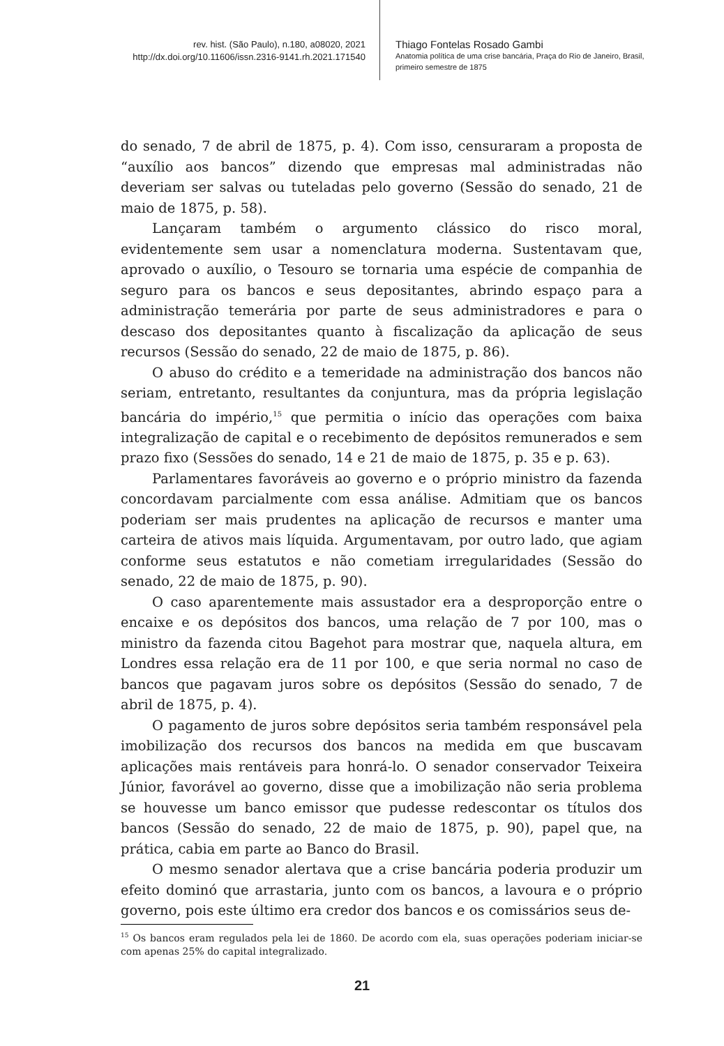rev. hist. (São Paulo), n.180, a08020, 2021
http://dx.doi.org/10.11606/issn.2316-9141.rh.2021.171540
Thiago Fontelas Rosado Gambi
Anatomia política de uma crise bancária, Praça do Rio de Janeiro, Brasil,
primeiro semestre de 1875
do senado, 7 de abril de 1875, p. 4). Com isso, censuraram a proposta de “auxílio aos bancos” dizendo que empresas mal administradas não deveriam ser salvas ou tuteladas pelo governo (Sessão do senado, 21 de maio de 1875, p. 58).
Lançaram também o argumento clássico do risco moral, evidentemente sem usar a nomenclatura moderna. Sustentavam que, aprovado o auxílio, o Tesouro se tornaria uma espécie de companhia de seguro para os bancos e seus depositantes, abrindo espaço para a administração temerária por parte de seus administradores e para o descaso dos depositantes quanto à fiscalização da aplicação de seus recursos (Sessão do senado, 22 de maio de 1875, p. 86).
O abuso do crédito e a temeridade na administração dos bancos não seriam, entretanto, resultantes da conjuntura, mas da própria legislação bancária do império,<sup>15</sup> que permitia o início das operações com baixa integralização de capital e o recebimento de depósitos remunerados e sem prazo fixo (Sessões do senado, 14 e 21 de maio de 1875, p. 35 e p. 63).
Parlamentares favoráveis ao governo e o próprio ministro da fazenda concordavam parcialmente com essa análise. Admitiam que os bancos poderiam ser mais prudentes na aplicação de recursos e manter uma carteira de ativos mais líquida. Argumentavam, por outro lado, que agiam conforme seus estatutos e não cometiam irregularidades (Sessão do senado, 22 de maio de 1875, p. 90).
O caso aparentemente mais assustador era a desproporção entre o encaixe e os depósitos dos bancos, uma relação de 7 por 100, mas o ministro da fazenda citou Bagehot para mostrar que, naquela altura, em Londres essa relação era de 11 por 100, e que seria normal no caso de bancos que pagavam juros sobre os depósitos (Sessão do senado, 7 de abril de 1875, p. 4).
O pagamento de juros sobre depósitos seria também responsável pela imobilização dos recursos dos bancos na medida em que buscavam aplicações mais rentáveis para honrá-lo. O senador conservador Teixeira Júnior, favorável ao governo, disse que a imobilização não seria problema se houvesse um banco emissor que pudesse redescontar os títulos dos bancos (Sessão do senado, 22 de maio de 1875, p. 90), papel que, na prática, cabia em parte ao Banco do Brasil.
O mesmo senador alertava que a crise bancária poderia produzir um efeito dominó que arrastaria, junto com os bancos, a lavoura e o próprio governo, pois este último era credor dos bancos e os comissários seus de-
<sup>15</sup> Os bancos eram regulados pela lei de 1860. De acordo com ela, suas operações poderiam iniciar-se com apenas 25% do capital integralizado.
21